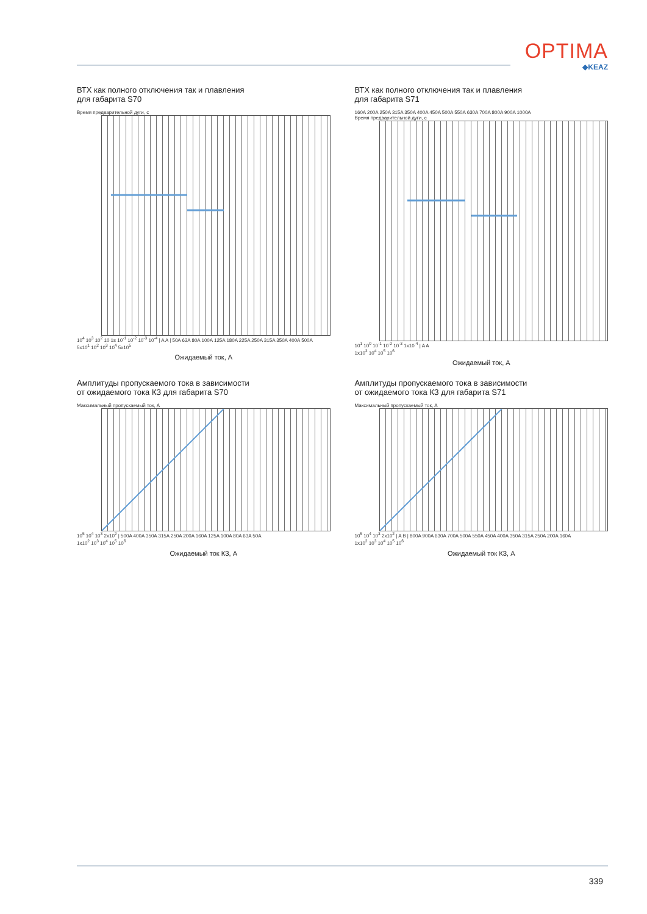OPTIMA
◆KEAZ
ВТХ как полного отключения так и плавления
для габарита S70
Время предварительной дуги, с
10<sup>4</sup> 10<sup>3</sup> 10<sup>2</sup> 10 1s 10<sup>-1</sup> 10<sup>-2</sup> 10<sup>-3</sup> 10<sup>-4</sup> | A A | 50A 63A 80A 100A 125A 180A 225A 250A 315A 350A 400A 500A
5x10<sup>1</sup> 10<sup>2</sup> 10<sup>3</sup> 10<sup>4</sup> 5x10<sup>5</sup>
Ожидаемый ток, А
ВТХ как полного отключения так и плавления
для габарита S71
160A 200A 250A 315A 350A 400A 450A 500A 550A 630A 700A 800A 900A 1000A
Время предварительной дуги, с
10<sup>1</sup> 10<sup>0</sup> 10<sup>-1</sup> 10<sup>-2</sup> 10<sup>-3</sup> 1x10<sup>-4</sup> | A A
1x10<sup>3</sup> 10<sup>4</sup> 10<sup>5</sup> 10<sup>6</sup>
Ожидаемый ток, А
Амплитуды пропускаемого тока в зависимости
от ожидаемого тока КЗ для габарита S70
Максимальный пропускаемый ток, А
10<sup>5</sup> 10<sup>4</sup> 10<sup>3</sup> 2x10<sup>2</sup> | 500A 400A 350A 315A 250A 200A 160A 125A 100A 80A 63A 50A
1x10<sup>2</sup> 10<sup>3</sup> 10<sup>4</sup> 10<sup>5</sup> 10<sup>6</sup>
Ожидаемый ток КЗ, А
Амплитуды пропускаемого тока в зависимости
от ожидаемого тока КЗ для габарита S71
Максимальный пропускаемый ток, А
10<sup>5</sup> 10<sup>4</sup> 10<sup>3</sup> 2x10<sup>2</sup> | A B | 800A 900A 630A 700A 500A 550A 450A 400A 350A 315A 250A 200A 160A
1x10<sup>2</sup> 10<sup>3</sup> 10<sup>4</sup> 10<sup>5</sup> 10<sup>6</sup>
Ожидаемый ток КЗ, А
339